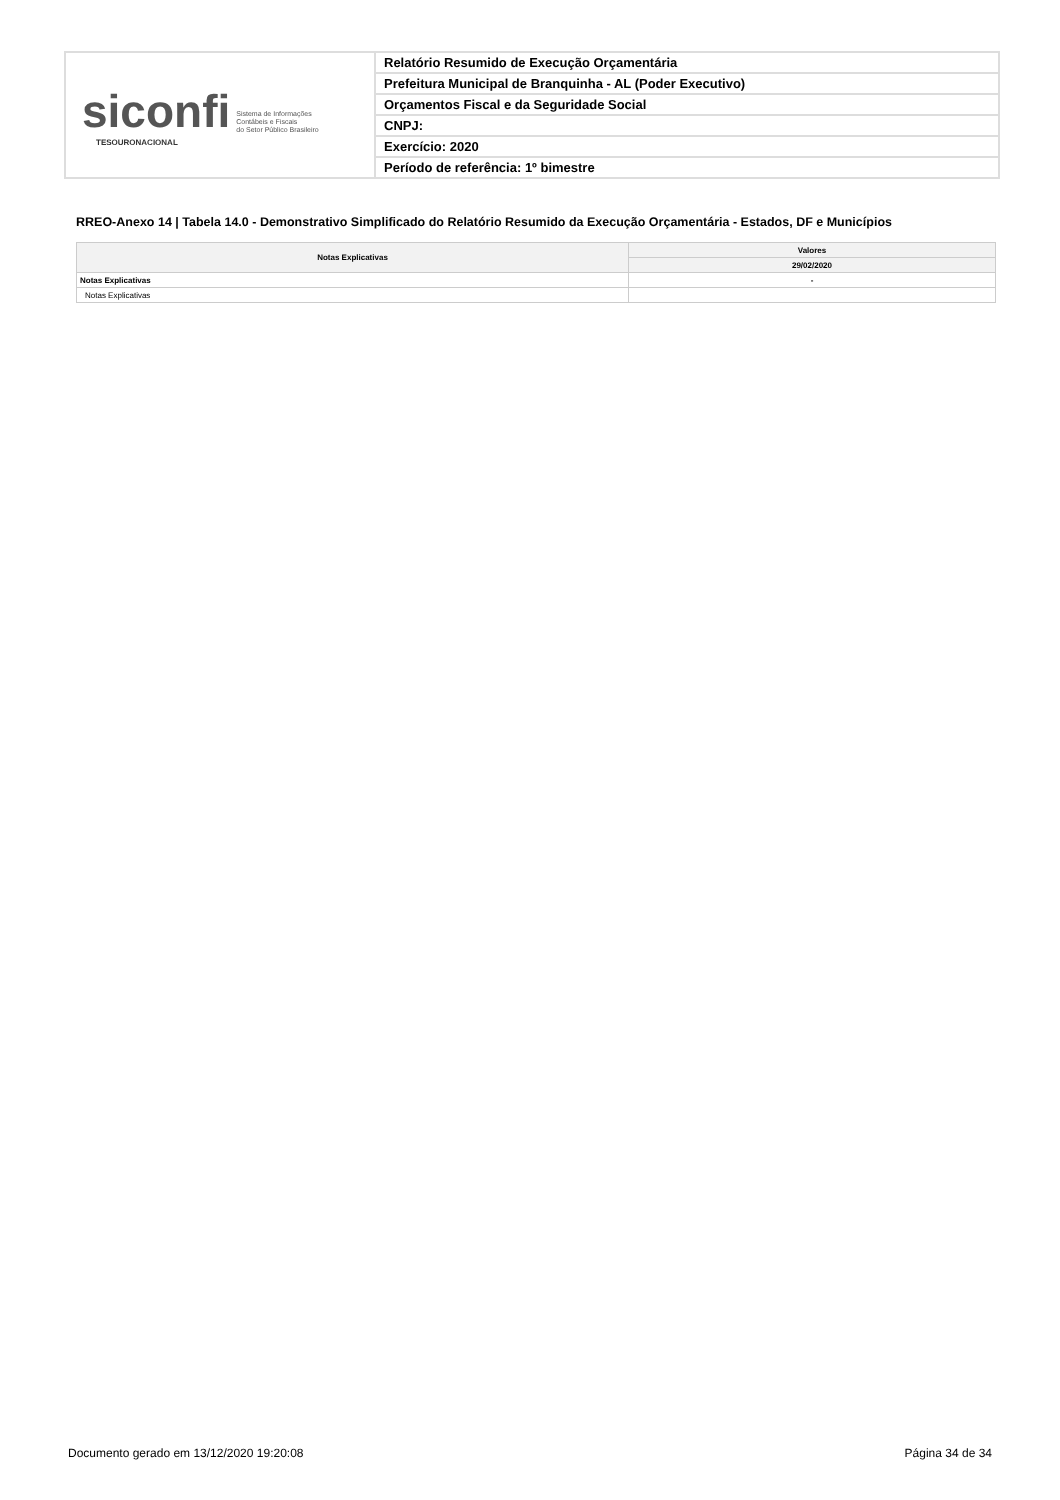siconfi Sistema de Informações
Contábeis e Fiscais
do Setor Público Brasileiro
TESOURONACIONAL
Relatório Resumido de Execução Orçamentária
Prefeitura Municipal de Branquinha - AL (Poder Executivo)
Orçamentos Fiscal e da Seguridade Social
CNPJ:
Exercício: 2020
Período de referência: 1º bimestre
RREO-Anexo 14 | Tabela 14.0 - Demonstrativo Simplificado do Relatório Resumido da Execução Orçamentária - Estados, DF e Municípios
| Notas Explicativas | Valores |
| --- | --- |
| | 29/02/2020 |
| Notas Explicativas | - |
| Notas Explicativas | |
Documento gerado em 13/12/2020 19:20:08 Página 34 de 34